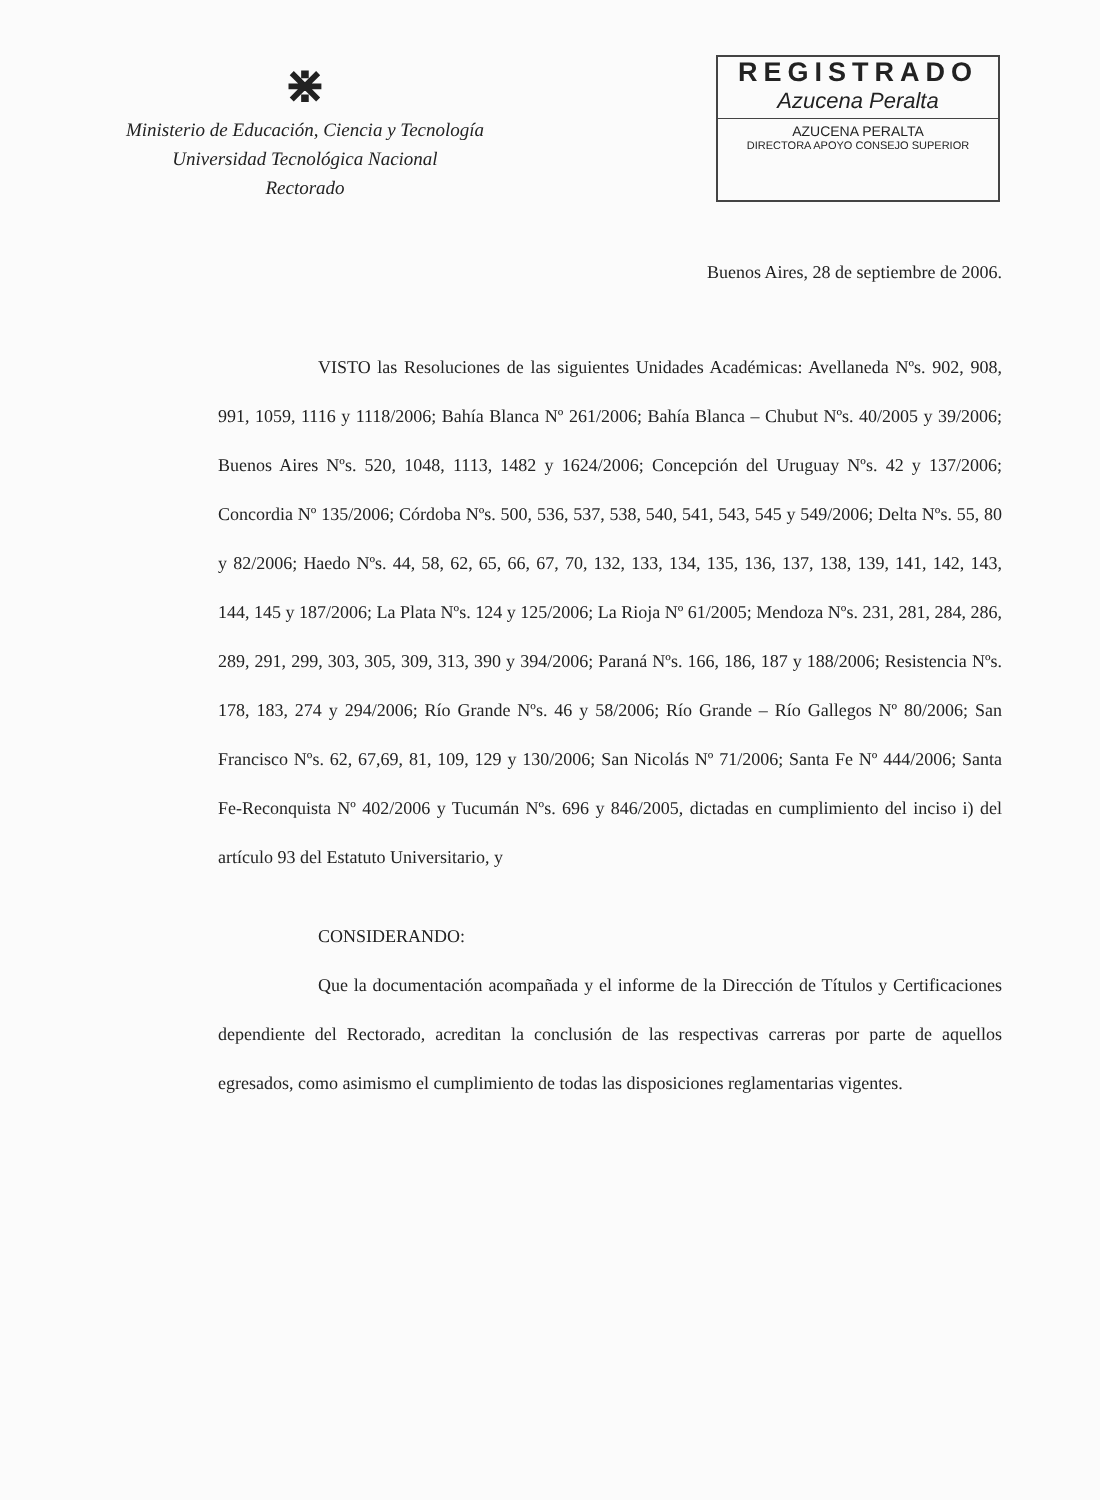⋇
Ministerio de Educación, Ciencia y Tecnología
Universidad Tecnológica Nacional
Rectorado
REGISTRADO
Azucena Peralta
AZUCENA PERALTA
DIRECTORA APOYO CONSEJO SUPERIOR
Buenos Aires, 28 de septiembre de 2006.
VISTO las Resoluciones de las siguientes Unidades Académicas: Avellaneda Nºs. 902, 908, 991, 1059, 1116 y 1118/2006; Bahía Blanca Nº 261/2006; Bahía Blanca – Chubut Nºs. 40/2005 y 39/2006; Buenos Aires Nºs. 520, 1048, 1113, 1482 y 1624/2006; Concepción del Uruguay Nºs. 42 y 137/2006; Concordia Nº 135/2006; Córdoba Nºs. 500, 536, 537, 538, 540, 541, 543, 545 y 549/2006; Delta Nºs. 55, 80 y 82/2006; Haedo Nºs. 44, 58, 62, 65, 66, 67, 70, 132, 133, 134, 135, 136, 137, 138, 139, 141, 142, 143, 144, 145 y 187/2006; La Plata Nºs. 124 y 125/2006; La Rioja Nº 61/2005; Mendoza Nºs. 231, 281, 284, 286, 289, 291, 299, 303, 305, 309, 313, 390 y 394/2006; Paraná Nºs. 166, 186, 187 y 188/2006; Resistencia Nºs. 178, 183, 274 y 294/2006; Río Grande Nºs. 46 y 58/2006; Río Grande – Río Gallegos Nº 80/2006; San Francisco Nºs. 62, 67,69, 81, 109, 129 y 130/2006; San Nicolás Nº 71/2006; Santa Fe Nº 444/2006; Santa Fe-Reconquista Nº 402/2006 y Tucumán Nºs. 696 y 846/2005, dictadas en cumplimiento del inciso i) del artículo 93 del Estatuto Universitario, y
CONSIDERANDO:
Que la documentación acompañada y el informe de la Dirección de Títulos y Certificaciones dependiente del Rectorado, acreditan la conclusión de las respectivas carreras por parte de aquellos egresados, como asimismo el cumplimiento de todas las disposiciones reglamentarias vigentes.